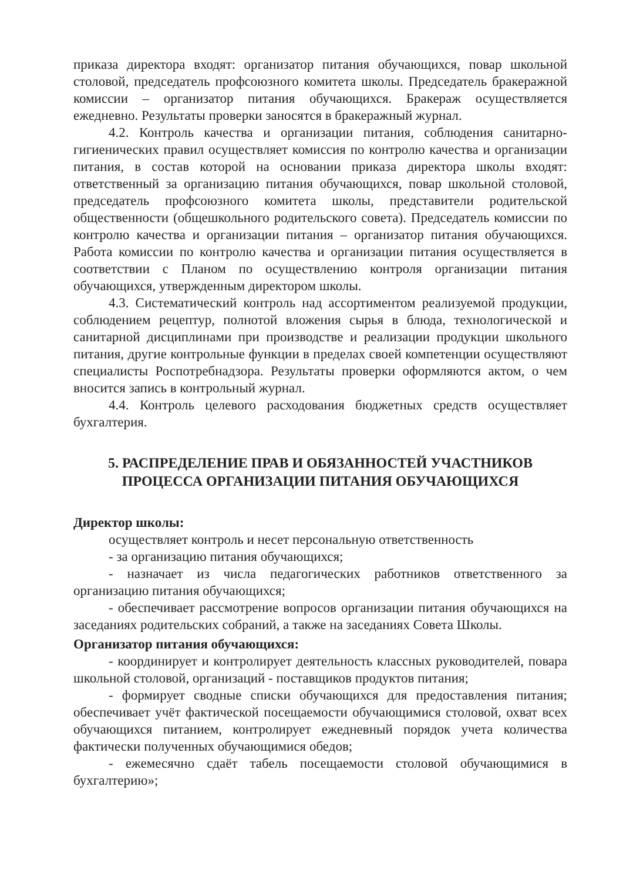приказа директора входят: организатор питания обучающихся, повар школьной столовой, председатель профсоюзного комитета школы. Председатель бракеражной комиссии – организатор питания обучающихся. Бракераж осуществляется ежедневно. Результаты проверки заносятся в бракеражный журнал.
4.2. Контроль качества и организации питания, соблюдения санитарно-гигиенических правил осуществляет комиссия по контролю качества и организации питания, в состав которой на основании приказа директора школы входят: ответственный за организацию питания обучающихся, повар школьной столовой, председатель профсоюзного комитета школы, представители родительской общественности (общешкольного родительского совета). Председатель комиссии по контролю качества и организации питания – организатор питания обучающихся. Работа комиссии по контролю качества и организации питания осуществляется в соответствии с Планом по осуществлению контроля организации питания обучающихся, утвержденным директором школы.
4.3. Систематический контроль над ассортиментом реализуемой продукции, соблюдением рецептур, полнотой вложения сырья в блюда, технологической и санитарной дисциплинами при производстве и реализации продукции школьного питания, другие контрольные функции в пределах своей компетенции осуществляют специалисты Роспотребнадзора. Результаты проверки оформляются актом, о чем вносится запись в контрольный журнал.
4.4. Контроль целевого расходования бюджетных средств осуществляет бухгалтерия.
5. РАСПРЕДЕЛЕНИЕ ПРАВ И ОБЯЗАННОСТЕЙ УЧАСТНИКОВ ПРОЦЕССА ОРГАНИЗАЦИИ ПИТАНИЯ ОБУЧАЮЩИХСЯ
Директор школы:
осуществляет контроль и несет персональную ответственность
- за организацию питания обучающихся;
- назначает из числа педагогических работников ответственного за организацию питания обучающихся;
- обеспечивает рассмотрение вопросов организации питания обучающихся на заседаниях родительских собраний, а также на заседаниях Совета Школы.
Организатор питания обучающихся:
- координирует и контролирует деятельность классных руководителей, повара школьной столовой, организаций - поставщиков продуктов питания;
- формирует сводные списки обучающихся для предоставления питания; обеспечивает учёт фактической посещаемости обучающимися столовой, охват всех обучающихся питанием, контролирует ежедневный порядок учета количества фактически полученных обучающимися обедов;
- ежемесячно сдаёт табель посещаемости столовой обучающимися в бухгалтерию»;